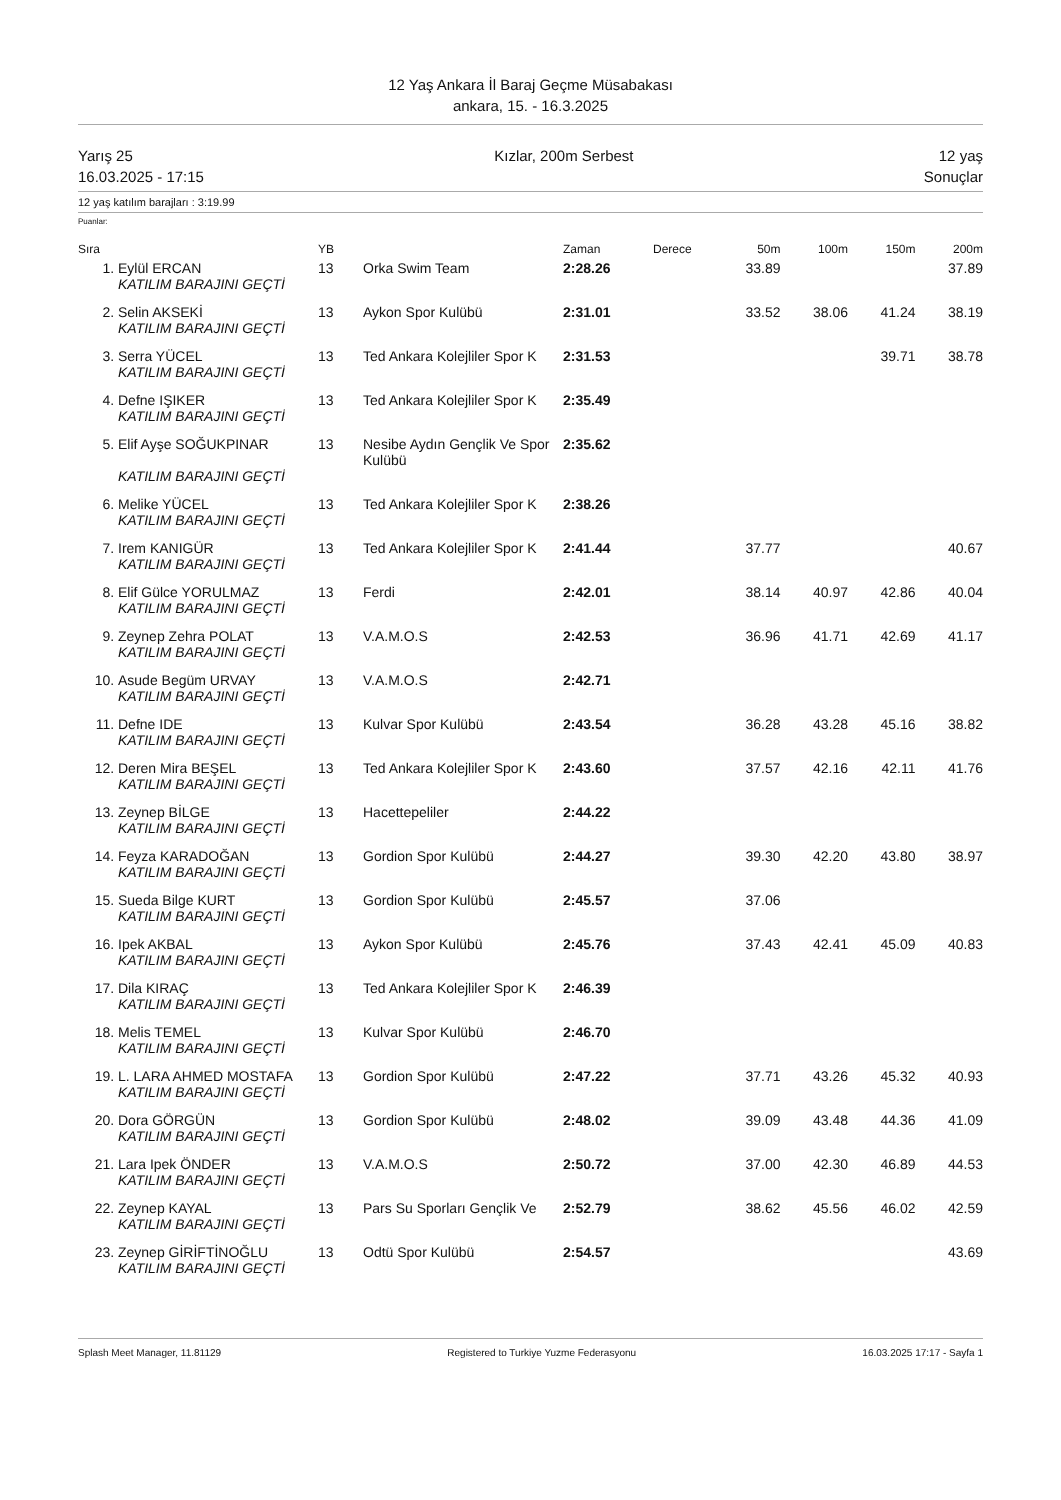12 Yaş Ankara İl Baraj Geçme Müsabakası
ankara, 15. - 16.3.2025
Yarış 25
16.03.2025 - 17:15
Kızlar, 200m Serbest 12 yaş
Sonuçlar
12 yaş katılım barajları : 3:19.99
Puanlar:
| Sıra | | YB | | Zaman | Derece | 50m | 100m | 150m | 200m |
| --- | --- | --- | --- | --- | --- | --- | --- | --- | --- |
| 1. | Eylül ERCAN | 13 | Orka Swim Team | 2:28.26 | | 33.89 | | | 37.89 |
| | KATILIM BARAJINI GEÇTİ | | | | | | | | |
| 2. | Selin AKSEKİ | 13 | Aykon Spor Kulübü | 2:31.01 | | 33.52 | 38.06 | 41.24 | 38.19 |
| | KATILIM BARAJINI GEÇTİ | | | | | | | | |
| 3. | Serra YÜCEL | 13 | Ted Ankara Kolejliler Spor K | 2:31.53 | | | | 39.71 | 38.78 |
| | KATILIM BARAJINI GEÇTİ | | | | | | | | |
| 4. | Defne IŞIKER | 13 | Ted Ankara Kolejliler Spor K | 2:35.49 | | | | | |
| | KATILIM BARAJINI GEÇTİ | | | | | | | | |
| 5. | Elif Ayşe SOĞUKPINAR | 13 | Nesibe Aydın Gençlik Ve Spor Kulübü | 2:35.62 | | | | | |
| | KATILIM BARAJINI GEÇTİ | | | | | | | | |
| 6. | Melike YÜCEL | 13 | Ted Ankara Kolejliler Spor K | 2:38.26 | | | | | |
| | KATILIM BARAJINI GEÇTİ | | | | | | | | |
| 7. | Irem KANIGÜR | 13 | Ted Ankara Kolejliler Spor K | 2:41.44 | | 37.77 | | | 40.67 |
| | KATILIM BARAJINI GEÇTİ | | | | | | | | |
| 8. | Elif Gülce YORULMAZ | 13 | Ferdi | 2:42.01 | | 38.14 | 40.97 | 42.86 | 40.04 |
| | KATILIM BARAJINI GEÇTİ | | | | | | | | |
| 9. | Zeynep Zehra POLAT | 13 | V.A.M.O.S | 2:42.53 | | 36.96 | 41.71 | 42.69 | 41.17 |
| | KATILIM BARAJINI GEÇTİ | | | | | | | | |
| 10. | Asude Begüm URVAY | 13 | V.A.M.O.S | 2:42.71 | | | | | |
| | KATILIM BARAJINI GEÇTİ | | | | | | | | |
| 11. | Defne IDE | 13 | Kulvar Spor Kulübü | 2:43.54 | | 36.28 | 43.28 | 45.16 | 38.82 |
| | KATILIM BARAJINI GEÇTİ | | | | | | | | |
| 12. | Deren Mira BEŞEL | 13 | Ted Ankara Kolejliler Spor K | 2:43.60 | | 37.57 | 42.16 | 42.11 | 41.76 |
| | KATILIM BARAJINI GEÇTİ | | | | | | | | |
| 13. | Zeynep BİLGE | 13 | Hacettepeliler | 2:44.22 | | | | | |
| | KATILIM BARAJINI GEÇTİ | | | | | | | | |
| 14. | Feyza KARADOĞAN | 13 | Gordion Spor Kulübü | 2:44.27 | | 39.30 | 42.20 | 43.80 | 38.97 |
| | KATILIM BARAJINI GEÇTİ | | | | | | | | |
| 15. | Sueda Bilge KURT | 13 | Gordion Spor Kulübü | 2:45.57 | | 37.06 | | | |
| | KATILIM BARAJINI GEÇTİ | | | | | | | | |
| 16. | Ipek AKBAL | 13 | Aykon Spor Kulübü | 2:45.76 | | 37.43 | 42.41 | 45.09 | 40.83 |
| | KATILIM BARAJINI GEÇTİ | | | | | | | | |
| 17. | Dila KIRAÇ | 13 | Ted Ankara Kolejliler Spor K | 2:46.39 | | | | | |
| | KATILIM BARAJINI GEÇTİ | | | | | | | | |
| 18. | Melis TEMEL | 13 | Kulvar Spor Kulübü | 2:46.70 | | | | | |
| | KATILIM BARAJINI GEÇTİ | | | | | | | | |
| 19. | L. LARA AHMED MOSTAFA | 13 | Gordion Spor Kulübü | 2:47.22 | | 37.71 | 43.26 | 45.32 | 40.93 |
| | KATILIM BARAJINI GEÇTİ | | | | | | | | |
| 20. | Dora GÖRGÜN | 13 | Gordion Spor Kulübü | 2:48.02 | | 39.09 | 43.48 | 44.36 | 41.09 |
| | KATILIM BARAJINI GEÇTİ | | | | | | | | |
| 21. | Lara Ipek ÖNDER | 13 | V.A.M.O.S | 2:50.72 | | 37.00 | 42.30 | 46.89 | 44.53 |
| | KATILIM BARAJINI GEÇTİ | | | | | | | | |
| 22. | Zeynep KAYAL | 13 | Pars Su Sporları Gençlik Ve | 2:52.79 | | 38.62 | 45.56 | 46.02 | 42.59 |
| | KATILIM BARAJINI GEÇTİ | | | | | | | | |
| 23. | Zeynep GİRİFTİNOĞLU | 13 | Odtü Spor Kulübü | 2:54.57 | | | | | 43.69 |
| | KATILIM BARAJINI GEÇTİ | | | | | | | | |
Splash Meet Manager, 11.81129 Registered to Turkiye Yuzme Federasyonu
16.03.2025 17:17 - Sayfa 1